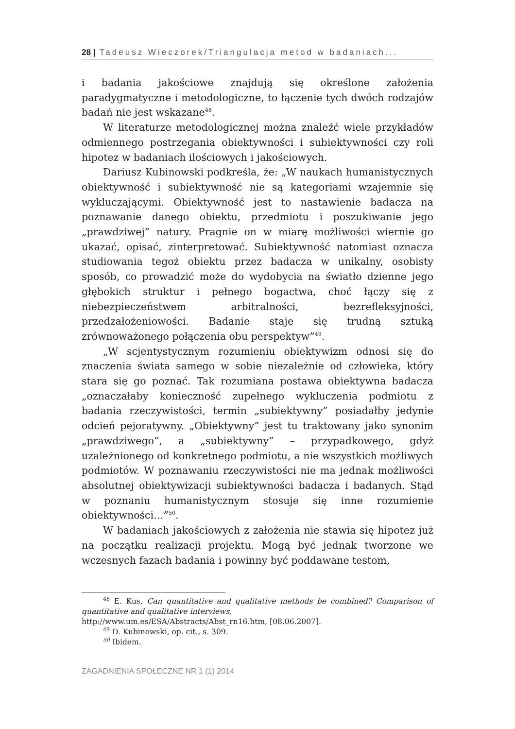28 | Tadeusz Wieczorek/Triangulacja metod w badaniach...
i badania jakościowe znajdują się określone założenia paradygmatyczne i metodologiczne, to łączenie tych dwóch rodzajów badań nie jest wskazane<sup>48</sup>.
W literaturze metodologicznej można znaleźć wiele przykładów odmiennego postrzegania obiektywności i subiektywności czy roli hipotez w badaniach ilościowych i jakościowych.
Dariusz Kubinowski podkreśla, że: „W naukach humanistycznych obiektywność i subiektywność nie są kategoriami wzajemnie się wykluczającymi. Obiektywność jest to nastawienie badacza na poznawanie danego obiektu, przedmiotu i poszukiwanie jego „prawdziwej” natury. Pragnie on w miarę możliwości wiernie go ukazać, opisać, zinterpretować. Subiektywność natomiast oznacza studiowania tegoż obiektu przez badacza w unikalny, osobisty sposób, co prowadzić może do wydobycia na światło dzienne jego głębokich struktur i pełnego bogactwa, choć łączy się z niebezpieczeństwem arbitralności, bezrefleksyjności, przedzałożeniowości. Badanie staje się trudną sztuką zrównoważonego połączenia obu perspektyw”<sup>49</sup>.
„W scjentystycznym rozumieniu obiektywizm odnosi się do znaczenia świata samego w sobie niezależnie od człowieka, który stara się go poznać. Tak rozumiana postawa obiektywna badacza „oznaczałaby konieczność zupełnego wykluczenia podmiotu z badania rzeczywistości, termin „subiektywny” posiadałby jedynie odcień pejoratywny. „Obiektywny” jest tu traktowany jako synonim „prawdziwego”, a „subiektywny” – przypadkowego, gdyż uzależnionego od konkretnego podmiotu, a nie wszystkich możliwych podmiotów. W poznawaniu rzeczywistości nie ma jednak możliwości absolutnej obiektywizacji subiektywności badacza i badanych. Stąd w poznaniu humanistycznym stosuje się inne rozumienie obiektywności…”<sup>50</sup>.
W badaniach jakościowych z założenia nie stawia się hipotez już na początku realizacji projektu. Mogą być jednak tworzone we wczesnych fazach badania i powinny być poddawane testom,
<sup>48</sup> E. Kus, Can quantitative and qualitative methods be combined? Comparison of quantitative and qualitative interviews,
http://www.um.es/ESA/Abstracts/Abst_rn16.htm, [08.06.2007].
<sup>49</sup> D. Kubinowski, op. cit., s. 309.
<sup>50</sup> Ibidem.
ZAGADNIENIA SPOŁECZNE NR 1 (1) 2014